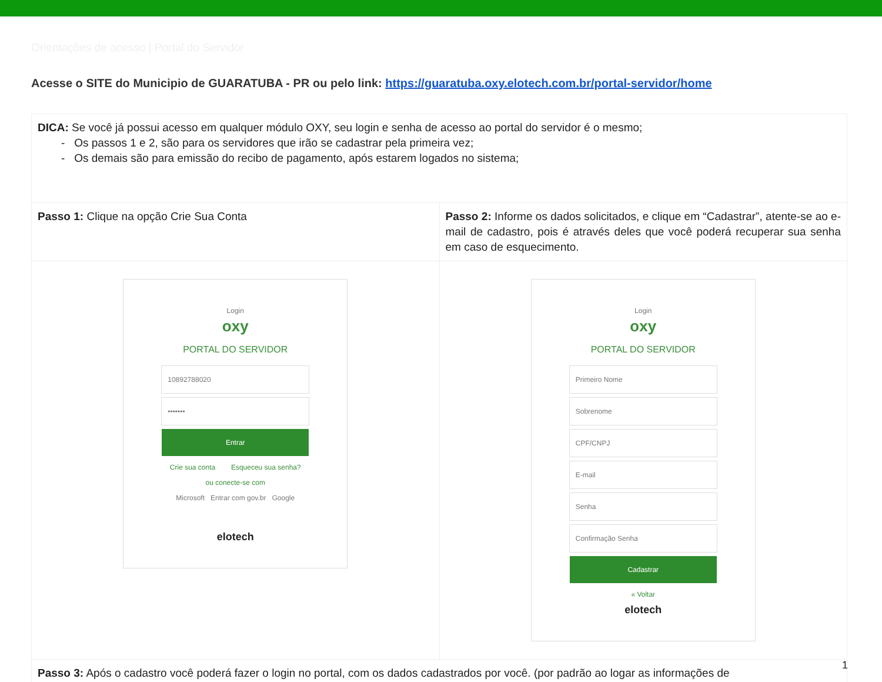Orientações de acesso | Portal do Servidor
Acesse o SITE do Municipio de GUARATUBA - PR ou pelo link: https://guaratuba.oxy.elotech.com.br/portal-servidor/home
| DICA: Se você já possui acesso em qualquer módulo OXY, seu login e senha de acesso ao portal do servidor é o mesmo; - Os passos 1 e 2, são para os servidores que irão se cadastrar pela primeira vez; - Os demais são para emissão do recibo de pagamento, após estarem logados no sistema; | |
| Passo 1: Clique na opção Crie Sua Conta | Passo 2: Informe os dados solicitados, e clique em “Cadastrar”, atente-se ao e-mail de cadastro, pois é através deles que você poderá recuperar sua senha em caso de esquecimento. |
| Login oxy PORTAL DO SERVIDOR 10892788020 ••••••• Entrar Crie sua conta Esqueceu sua senha? ou conecte-se com Microsoft Entrar com gov.br Google elotech | Login oxy PORTAL DO SERVIDOR Primeiro Nome Sobrenome CPF/CNPJ E-mail Senha Confirmação Senha Cadastrar « Voltar elotech |
| Passo 3: Após o cadastro você poderá fazer o login no portal, com os dados cadastrados por você. (por padrão ao logar as informações de | |
1